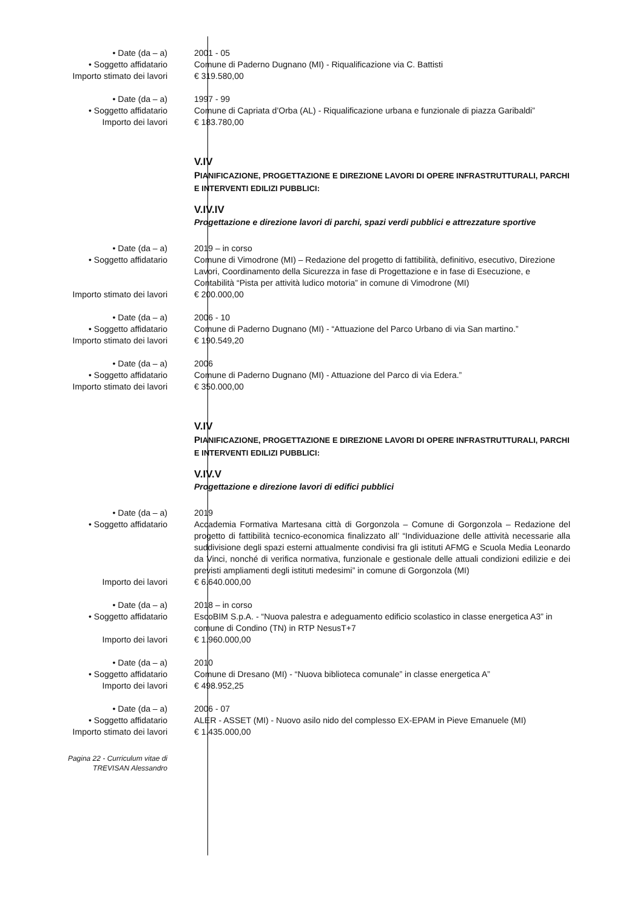• Date (da – a) 2001 - 05
• Soggetto affidatario Comune di Paderno Dugnano (MI) - Riqualificazione via C. Battisti
Importo stimato dei lavori € 319.580,00
• Date (da – a) 1997 - 99
• Soggetto affidatario Comune di Capriata d’Orba (AL) - Riqualificazione urbana e funzionale di piazza Garibaldi”
Importo dei lavori € 183.780,00
V.IV
PIANIFICAZIONE, PROGETTAZIONE E DIREZIONE LAVORI DI OPERE INFRASTRUTTURALI, PARCHI E INTERVENTI EDILIZI PUBBLICI:
V.IV.IV
Progettazione e direzione lavori di parchi, spazi verdi pubblici e attrezzature sportive
• Date (da – a) 2019 – in corso
• Soggetto affidatario Comune di Vimodrone (MI) – Redazione del progetto di fattibilità, definitivo, esecutivo, Direzione Lavori, Coordinamento della Sicurezza in fase di Progettazione e in fase di Esecuzione, e Contabilità “Pista per attività ludico motoria” in comune di Vimodrone (MI)
Importo stimato dei lavori € 200.000,00
• Date (da – a) 2006 - 10
• Soggetto affidatario Comune di Paderno Dugnano (MI) - “Attuazione del Parco Urbano di via San martino.”
Importo stimato dei lavori € 190.549,20
• Date (da – a) 2006
• Soggetto affidatario Comune di Paderno Dugnano (MI) - Attuazione del Parco di via Edera.”
Importo stimato dei lavori € 350.000,00
V.IV
PIANIFICAZIONE, PROGETTAZIONE E DIREZIONE LAVORI DI OPERE INFRASTRUTTURALI, PARCHI E INTERVENTI EDILIZI PUBBLICI:
V.IV.V
Progettazione e direzione lavori di edifici pubblici
• Date (da – a) 2019
• Soggetto affidatario Accademia Formativa Martesana città di Gorgonzola – Comune di Gorgonzola – Redazione del progetto di fattibilità tecnico-economica finalizzato all’ “Individuazione delle attività necessarie alla suddivisione degli spazi esterni attualmente condivisi fra gli istituti AFMG e Scuola Media Leonardo da Vinci, nonché di verifica normativa, funzionale e gestionale delle attuali condizioni edilizie e dei previsti ampliamenti degli istituti medesimi” in comune di Gorgonzola (MI)
Importo dei lavori € 6.640.000,00
• Date (da – a) 2018 – in corso
• Soggetto affidatario EscoBIM S.p.A. - “Nuova palestra e adeguamento edificio scolastico in classe energetica A3” in comune di Condino (TN) in RTP NesusT+7
Importo dei lavori € 1.960.000,00
• Date (da – a) 2010
• Soggetto affidatario Comune di Dresano (MI) - “Nuova biblioteca comunale” in classe energetica A”
Importo dei lavori € 498.952,25
• Date (da – a) 2006 - 07
• Soggetto affidatario ALER - ASSET (MI) - Nuovo asilo nido del complesso EX-EPAM in Pieve Emanuele (MI)
Importo stimato dei lavori € 1.435.000,00
Pagina 22 - Curriculum vitae di
TREVISAN Alessandro